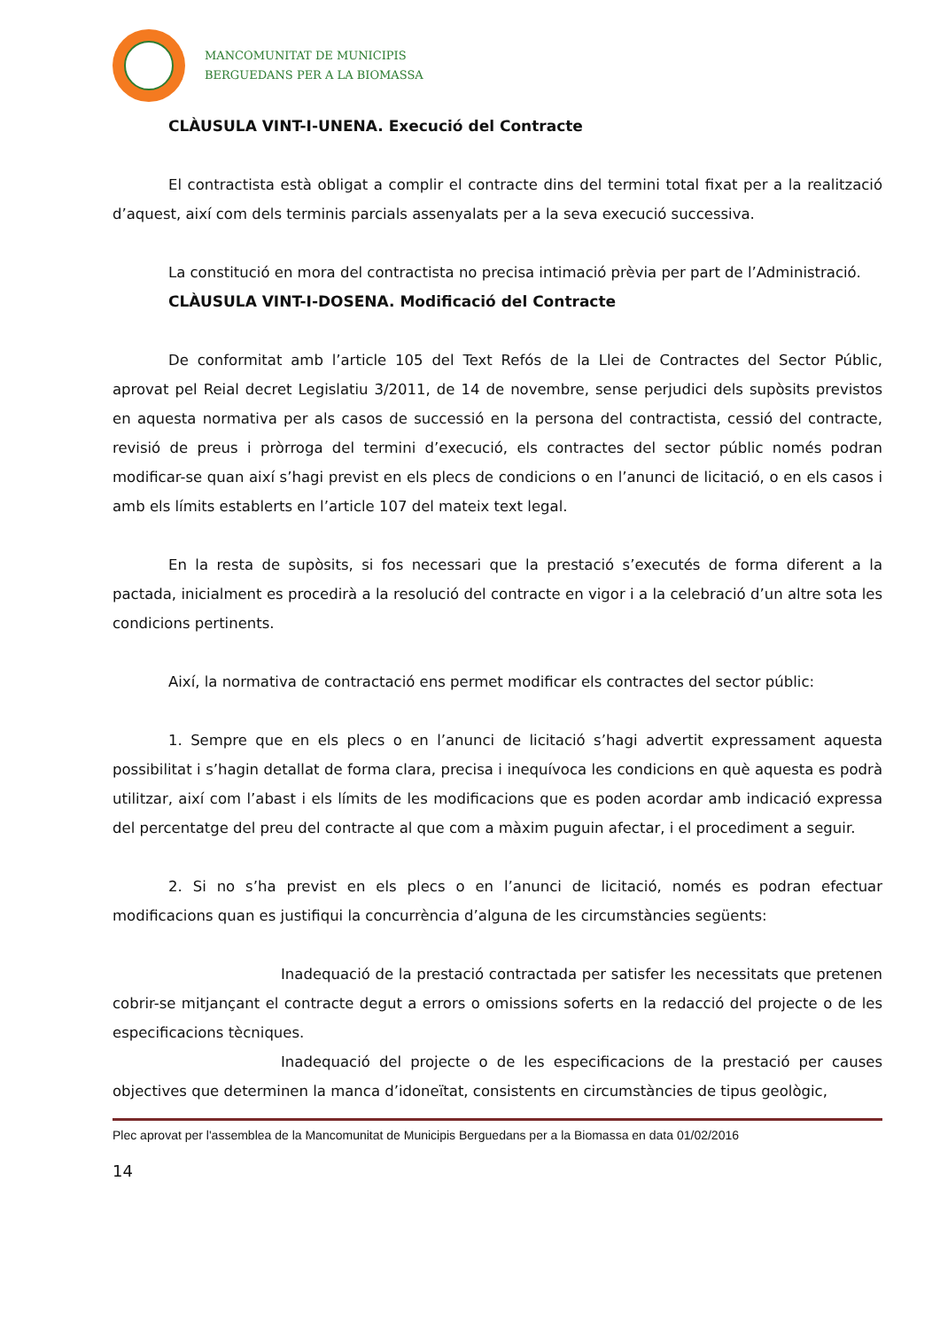MANCOMUNITAT DE MUNICIPIS
BERGUEDANS PER A LA BIOMASSA
CLÀUSULA VINT-I-UNENA. Execució del Contracte
El contractista està obligat a complir el contracte dins del termini total fixat per a la realització d’aquest, així com dels terminis parcials assenyalats per a la seva execució successiva.
La constitució en mora del contractista no precisa intimació prèvia per part de l’Administració.
CLÀUSULA VINT-I-DOSENA. Modificació del Contracte
De conformitat amb l’article 105 del Text Refós de la Llei de Contractes del Sector Públic, aprovat pel Reial decret Legislatiu 3/2011, de 14 de novembre, sense perjudici dels supòsits previstos en aquesta normativa per als casos de successió en la persona del contractista, cessió del contracte, revisió de preus i pròrroga del termini d’execució, els contractes del sector públic només podran modificar-se quan així s’hagi previst en els plecs de condicions o en l’anunci de licitació, o en els casos i amb els límits establerts en l’article 107 del mateix text legal.
En la resta de supòsits, si fos necessari que la prestació s’executés de forma diferent a la pactada, inicialment es procedirà a la resolució del contracte en vigor i a la celebració d’un altre sota les condicions pertinents.
Així, la normativa de contractació ens permet modificar els contractes del sector públic:
1. Sempre que en els plecs o en l’anunci de licitació s’hagi advertit expressament aquesta possibilitat i s’hagin detallat de forma clara, precisa i inequívoca les condicions en què aquesta es podrà utilitzar, així com l’abast i els límits de les modificacions que es poden acordar amb indicació expressa del percentatge del preu del contracte al que com a màxim puguin afectar, i el procediment a seguir.
2. Si no s’ha previst en els plecs o en l’anunci de licitació, només es podran efectuar modificacions quan es justifiqui la concurrència d’alguna de les circumstàncies següents:
Inadequació de la prestació contractada per satisfer les necessitats que pretenen cobrir-se mitjançant el contracte degut a errors o omissions soferts en la redacció del projecte o de les especificacions tècniques.
Inadequació del projecte o de les especificacions de la prestació per causes objectives que determinen la manca d’idoneïtat, consistents en circumstàncies de tipus geològic,
Plec aprovat per l'assemblea de la Mancomunitat de Municipis Berguedans per a la Biomassa en data 01/02/2016
14